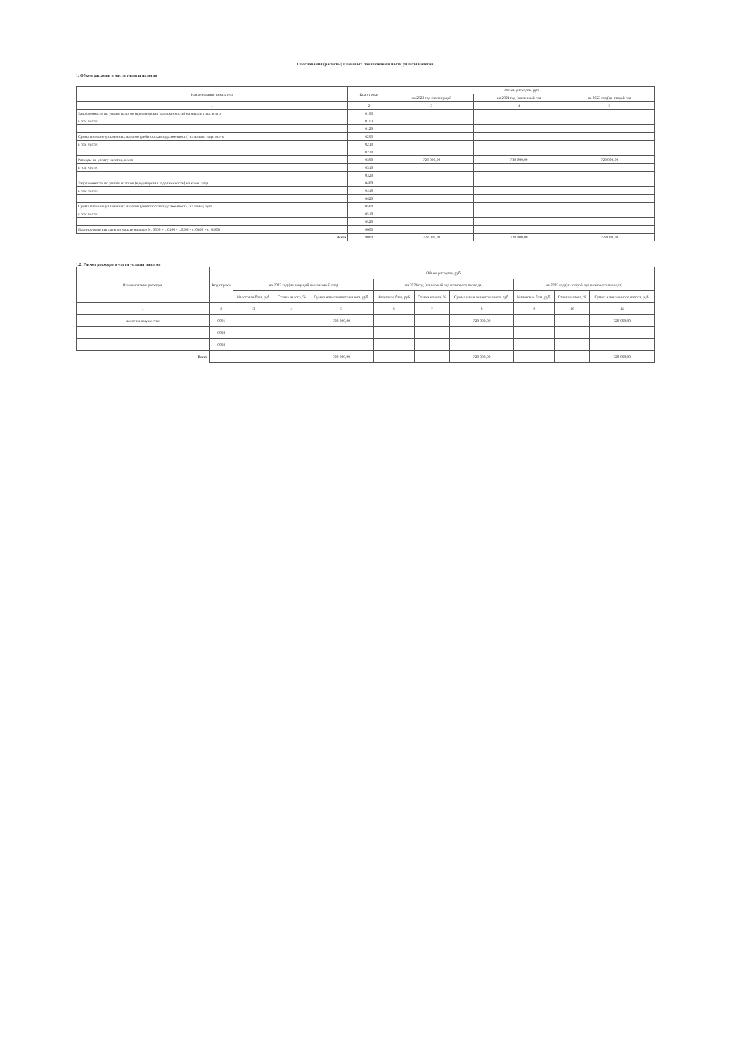Обоснования (расчеты) плановых показателей в части уплаты налогов
1. Объем расходов в части уплаты налогов
| Наименование показателя | Код строки | Объем расходов, руб. | | |
| --- | --- | --- | --- | --- |
| | | на 2023 год (на текущий | на 2024 год (на первый год | на 2025 год (на второй год |
| 1 | 2 | 3 | 4 | 5 |
| Задолженность по уплате налогов (кредиторская задолженность) на начало года, всего | 0100 | | | |
| в том числе: | 0110 | | | |
| | 0120 | | | |
| Сумма излишне уплаченных налогов (дебиторская задолженность) на начало года, всего | 0200 | | | |
| в том числе: | 0210 | | | |
| | 0220 | | | |
| Расходы на уплату налогов, всего | 0300 | 728 000,00 | 728 000,00 | 728 000,00 |
| в том числе: | 0310 | | | |
| | 0320 | | | |
| Задолженность по уплате налогов (кредиторская задолженность) на конец года | 0400 | | | |
| в том числе: | 0410 | | | |
| | 0420 | | | |
| Сумма излишне уплаченных налогов (дебиторская задолженность) на конец года | 0500 | | | |
| в том числе: | 0510 | | | |
| | 0520 | | | |
| Планируемые выплаты по уплате налогов (с. 0300 + с.0100 - с.0200 - с. 0400 + с. 0500) | 0600 | | | |
| Всего | 9000 | 728 000,00 | 728 000,00 | 728 000,00 |
1.2. Расчет расходов в части уплаты налогов
| Наименование расходов | Код строки | Объем расходов, руб. | | | | | | | | |
| --- | --- | --- | --- | --- | --- | --- | --- | --- | --- | --- |
| | | на 2023 год (на текущий финансовый год) | | | на 2024 год (на первый год планового периода) | | | на 2025 год (на второй год планового периода) | | |
| | | Налоговая база, руб. | Ставка налога, % | Сумма начисленного налога, руб. | Налоговая база, руб. | Ставка налога, % | Сумма начисленного налога, руб. | Налоговая база, руб. | Ставка налога, % | Сумма начисленного налога, руб. |
| 1 | 2 | 3 | 4 | 5 | 6 | 7 | 8 | 9 | 10 | 11 |
| налог на имущество | 0001 | | | 728 000,00 | | | 728 000,00 | | | 728 000,00 |
| | 0002 | | | | | | | | | |
| | 0003 | | | | | | | | | |
| Всего | | | | 728 000,00 | | | 728 000,00 | | | 728 000,00 |